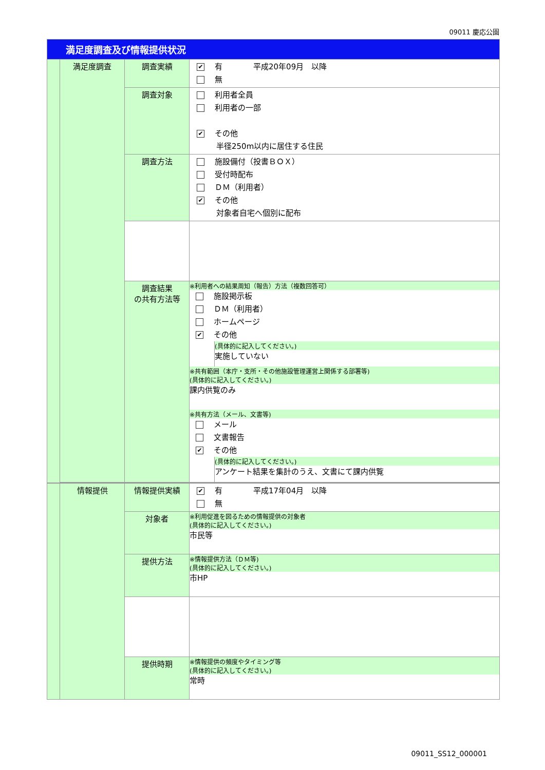09011 慶応公園
| 満足度調査及び情報提供状況 | | | |
| | 満足度調査 | 調査実績 | ✔ 有 平成20年09月 以降 無 |
| | | 調査対象 | 利用者全員 利用者の一部 ✔ その他 半径250m以内に居住する住民 |
| | | 調査方法 | 施設備付（投書ＢＯＸ） 受付時配布 ＤＭ（利用者） ✔ その他 対象者自宅へ個別に配布 |
| | | 調査結果 の共有方法等 | ※利用者への結果周知（報告）方法（複数回答可） 施設掲示板 ＤＭ（利用者） ホームページ ✔ その他 (具体的に記入してください。) 実施していない ※共有範囲（本庁・支所・その他施設管理運営上関係する部署等) (具体的に記入してください。) 課内供覧のみ ※共有方法（メール、文書等) メール 文書報告 ✔ その他 (具体的に記入してください。) アンケート結果を集計のうえ、文書にて課内供覧 |
| | 情報提供 | 情報提供実績 | ✔ 有 平成17年04月 以降 無 |
| | | 対象者 | ※利用促進を図るための情報提供の対象者 (具体的に記入してください。) 市民等 |
| | | 提供方法 | ※情報提供方法（ＤＭ等) (具体的に記入してください。) 市HP |
| | | 提供時期 | ※情報提供の頻度やタイミング等 (具体的に記入してください。) 常時 |
09011_SS12_000001